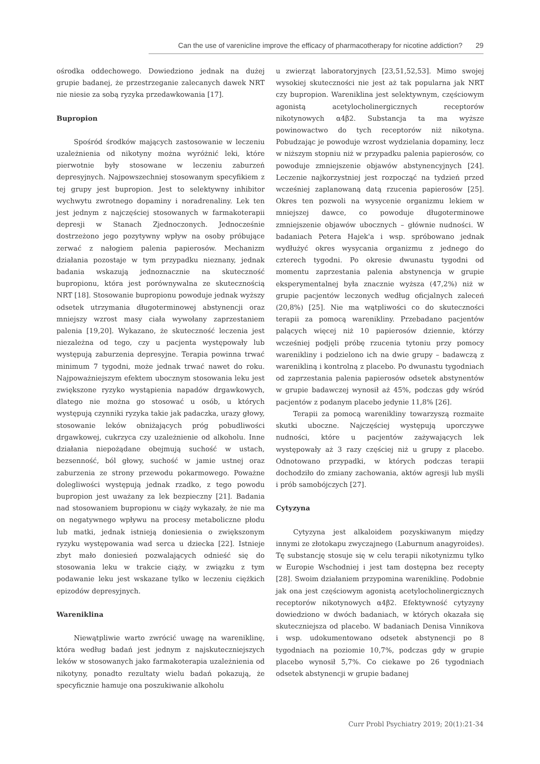Can the use of varenicline improve the efficacy of pharmacotherapy for nicotine addiction? 29
ośrodka oddechowego. Dowiedziono jednak na dużej grupie badanej, że przestrzeganie zalecanych dawek NRT nie niesie za sobą ryzyka przedawkowania [17].
Bupropion
Spośród środków mających zastosowanie w leczeniu uzależnienia od nikotyny można wyróżnić leki, które pierwotnie były stosowane w leczeniu zaburzeń depresyjnych. Najpowszechniej stosowanym specyfikiem z tej grupy jest bupropion. Jest to selektywny inhibitor wychwytu zwrotnego dopaminy i noradrenaliny. Lek ten jest jednym z najczęściej stosowanych w farmakoterapii depresji w Stanach Zjednoczonych. Jednocześnie dostrzeżono jego pozytywny wpływ na osoby próbujące zerwać z nałogiem palenia papierosów. Mechanizm działania pozostaje w tym przypadku nieznany, jednak badania wskazują jednoznacznie na skuteczność bupropionu, która jest porównywalna ze skutecznością NRT [18]. Stosowanie bupropionu powoduje jednak wyższy odsetek utrzymania długoterminowej abstynencji oraz mniejszy wzrost masy ciała wywołany zaprzestaniem palenia [19,20]. Wykazano, że skuteczność leczenia jest niezależna od tego, czy u pacjenta występowały lub występują zaburzenia depresyjne. Terapia powinna trwać minimum 7 tygodni, może jednak trwać nawet do roku. Najpoważniejszym efektem ubocznym stosowania leku jest zwiększone ryzyko wystąpienia napadów drgawkowych, dlatego nie można go stosować u osób, u których występują czynniki ryzyka takie jak padaczka, urazy głowy, stosowanie leków obniżających próg pobudliwości drgawkowej, cukrzyca czy uzależnienie od alkoholu. Inne działania niepożądane obejmują suchość w ustach, bezsenność, ból głowy, suchość w jamie ustnej oraz zaburzenia ze strony przewodu pokarmowego. Poważne dolegliwości występują jednak rzadko, z tego powodu bupropion jest uważany za lek bezpieczny [21]. Badania nad stosowaniem bupropionu w ciąży wykazały, że nie ma on negatywnego wpływu na procesy metaboliczne płodu lub matki, jednak istnieją doniesienia o zwiększonym ryzyku występowania wad serca u dziecka [22]. Istnieje zbyt mało doniesień pozwalających odnieść się do stosowania leku w trakcie ciąży, w związku z tym podawanie leku jest wskazane tylko w leczeniu ciężkich epizodów depresyjnych.
Wareniklina
Niewątpliwie warto zwrócić uwagę na wareniklinę, która według badań jest jednym z najskuteczniejszych leków w stosowanych jako farmakoterapia uzależnienia od nikotyny, ponadto rezultaty wielu badań pokazują, że specyficznie hamuje ona poszukiwanie alkoholu
u zwierząt laboratoryjnych [23,51,52,53]. Mimo swojej wysokiej skuteczności nie jest aż tak popularna jak NRT czy bupropion. Wareniklina jest selektywnym, częściowym agonistą acetylocholinergicznych receptorów nikotynowych α4β2. Substancja ta ma wyższe powinowactwo do tych receptorów niż nikotyna. Pobudzając je powoduje wzrost wydzielania dopaminy, lecz w niższym stopniu niż w przypadku palenia papierosów, co powoduje zmniejszenie objawów abstynencyjnych [24]. Leczenie najkorzystniej jest rozpocząć na tydzień przed wcześniej zaplanowaną datą rzucenia papierosów [25]. Okres ten pozwoli na wysycenie organizmu lekiem w mniejszej dawce, co powoduje długoterminowe zmniejszenie objawów ubocznych – głównie nudności. W badaniach Petera Hajek'a i wsp. spróbowano jednak wydłużyć okres wysycania organizmu z jednego do czterech tygodni. Po okresie dwunastu tygodni od momentu zaprzestania palenia abstynencja w grupie eksperymentalnej była znacznie wyższa (47,2%) niż w grupie pacjentów leczonych według oficjalnych zaleceń (20,8%) [25]. Nie ma wątpliwości co do skuteczności terapii za pomocą warenikliny. Przebadano pacjentów palących więcej niż 10 papierosów dziennie, którzy wcześniej podjęli próbę rzucenia tytoniu przy pomocy warenikliny i podzielono ich na dwie grupy – badawczą z warenikliną i kontrolną z placebo. Po dwunastu tygodniach od zaprzestania palenia papierosów odsetek abstynentów w grupie badawczej wynosił aż 45%, podczas gdy wśród pacjentów z podanym placebo jedynie 11,8% [26].
Terapii za pomocą warenikliny towarzyszą rozmaite skutki uboczne. Najczęściej występują uporczywe nudności, które u pacjentów zażywających lek występowały aż 3 razy częściej niż u grupy z placebo. Odnotowano przypadki, w których podczas terapii dochodziło do zmiany zachowania, aktów agresji lub myśli i prób samobójczych [27].
Cytyzyna
Cytyzyna jest alkaloidem pozyskiwanym między innymi ze złotokapu zwyczajnego (Laburnum anagyroides). Tę substancję stosuje się w celu terapii nikotynizmu tylko w Europie Wschodniej i jest tam dostępna bez recepty [28]. Swoim działaniem przypomina wareniklinę. Podobnie jak ona jest częściowym agonistą acetylocholinergicznych receptorów nikotynowych α4β2. Efektywność cytyzyny dowiedziono w dwóch badaniach, w których okazała się skuteczniejsza od placebo. W badaniach Denisa Vinnikova i wsp. udokumentowano odsetek abstynencji po 8 tygodniach na poziomie 10,7%, podczas gdy w grupie placebo wynosił 5,7%. Co ciekawe po 26 tygodniach odsetek abstynencji w grupie badanej
Curr Probl Psychiatry 2019; 20(1):21-34